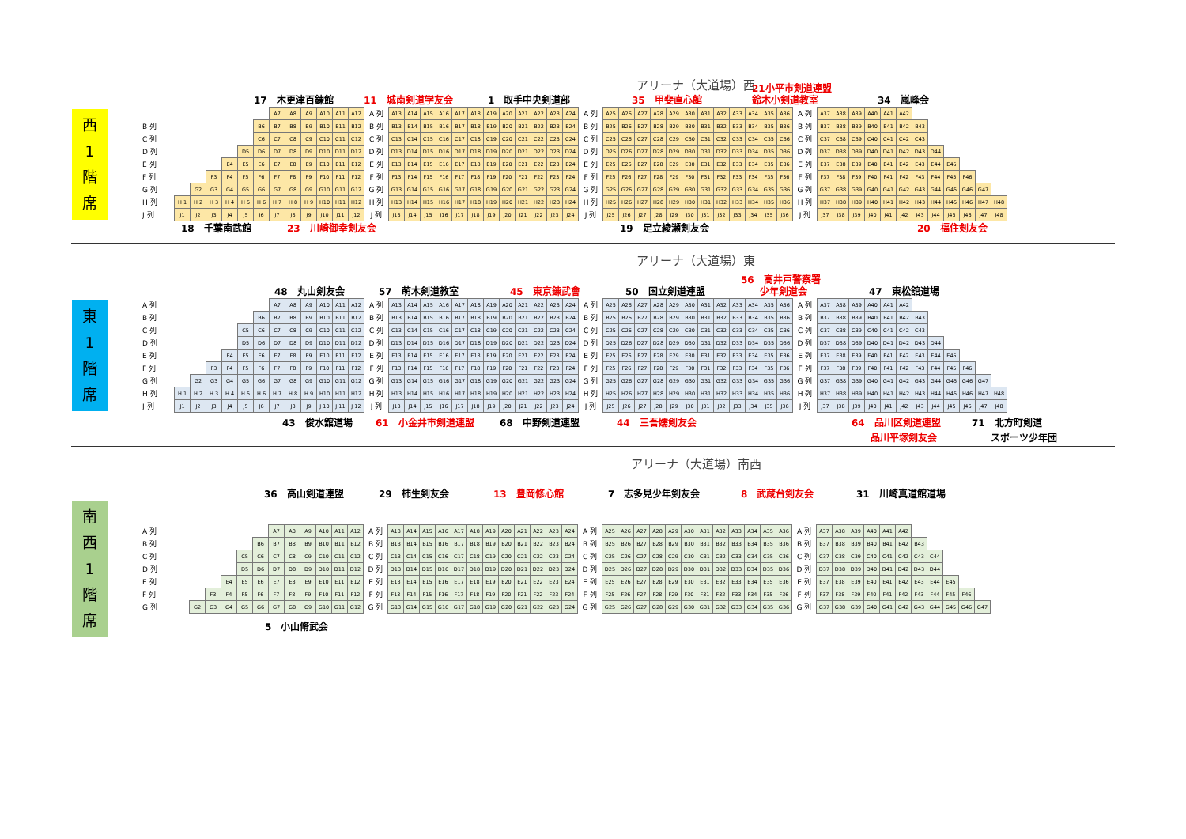アリーナ（大道場）西
21小平市剣道連盟
17　木更津百錬館 11　城南剣道学友会 1　取手中央剣道部 35　甲斐直心館 鈴木小剣道教室 34　嵐峰会
西
1
階
席
| | | | | | | | A7 | A8 | A9 | A10 | A11 | A12 | A 列 | A13 | A14 | A15 | A16 | A17 | A18 | A19 | A20 | A21 | A22 | A23 | A24 | A 列 | A25 | A26 | A27 | A28 | A29 | A30 | A31 | A32 | A33 | A34 | A35 | A36 | A 列 | A37 | A38 | A39 | A40 | A41 | A42 | | | | | | |
| B 列 | | | | | | B6 | B7 | B8 | B9 | B10 | B11 | B12 | B 列 | B13 | B14 | B15 | B16 | B17 | B18 | B19 | B20 | B21 | B22 | B23 | B24 | B 列 | B25 | B26 | B27 | B28 | B29 | B30 | B31 | B32 | B33 | B34 | B35 | B36 | B 列 | B37 | B38 | B39 | B40 | B41 | B42 | B43 | | | | | |
| C 列 | | | | | | C6 | C7 | C8 | C9 | C10 | C11 | C12 | C 列 | C13 | C14 | C15 | C16 | C17 | C18 | C19 | C20 | C21 | C22 | C23 | C24 | C 列 | C25 | C26 | C27 | C28 | C29 | C30 | C31 | C32 | C33 | C34 | C35 | C36 | C 列 | C37 | C38 | C39 | C40 | C41 | C42 | C43 | | | | | |
| D 列 | | | | | D5 | D6 | D7 | D8 | D9 | D10 | D11 | D12 | D 列 | D13 | D14 | D15 | D16 | D17 | D18 | D19 | D20 | D21 | D22 | D23 | D24 | D 列 | D25 | D26 | D27 | D28 | D29 | D30 | D31 | D32 | D33 | D34 | D35 | D36 | D 列 | D37 | D38 | D39 | D40 | D41 | D42 | D43 | D44 | | | | |
| E 列 | | | | E4 | E5 | E6 | E7 | E8 | E9 | E10 | E11 | E12 | E 列 | E13 | E14 | E15 | E16 | E17 | E18 | E19 | E20 | E21 | E22 | E23 | E24 | E 列 | E25 | E26 | E27 | E28 | E29 | E30 | E31 | E32 | E33 | E34 | E35 | E36 | E 列 | E37 | E38 | E39 | E40 | E41 | E42 | E43 | E44 | E45 | | | |
| F 列 | | | F3 | F4 | F5 | F6 | F7 | F8 | F9 | F10 | F11 | F12 | F 列 | F13 | F14 | F15 | F16 | F17 | F18 | F19 | F20 | F21 | F22 | F23 | F24 | F 列 | F25 | F26 | F27 | F28 | F29 | F30 | F31 | F32 | F33 | F34 | F35 | F36 | F 列 | F37 | F38 | F39 | F40 | F41 | F42 | F43 | F44 | F45 | F46 | | |
| G 列 | | G2 | G3 | G4 | G5 | G6 | G7 | G8 | G9 | G10 | G11 | G12 | G 列 | G13 | G14 | G15 | G16 | G17 | G18 | G19 | G20 | G21 | G22 | G23 | G24 | G 列 | G25 | G26 | G27 | G28 | G29 | G30 | G31 | G32 | G33 | G34 | G35 | G36 | G 列 | G37 | G38 | G39 | G40 | G41 | G42 | G43 | G44 | G45 | G46 | G47 | |
| H 列 | H 1 | H 2 | H 3 | H 4 | H 5 | H 6 | H 7 | H 8 | H 9 | H10 | H11 | H12 | H 列 | H13 | H14 | H15 | H16 | H17 | H18 | H19 | H20 | H21 | H22 | H23 | H24 | H 列 | H25 | H26 | H27 | H28 | H29 | H30 | H31 | H32 | H33 | H34 | H35 | H36 | H 列 | H37 | H38 | H39 | H40 | H41 | H42 | H43 | H44 | H45 | H46 | H47 | H48 |
| J 列 | J1 | J2 | J3 | J4 | J5 | J6 | J7 | J8 | J9 | J10 | J11 | J12 | J 列 | J13 | J14 | J15 | J16 | J17 | J18 | J19 | J20 | J21 | J22 | J23 | J24 | J 列 | J25 | J26 | J27 | J28 | J29 | J30 | J31 | J32 | J33 | J34 | J35 | J36 | J 列 | J37 | J38 | J39 | J40 | J41 | J42 | J43 | J44 | J45 | J46 | J47 | J48 |
18　千葉南武館 23　川崎御幸剣友会 19　足立綾瀬剣友会 20　福住剣友会
アリーナ（大道場）東
56　高井戸警察署
48　丸山剣友会 57　萌木剣道教室 45　東京錬武會 50　国立剣道連盟　　少年剣道会 47　東松舘道場
東
1
階
席
| A 列 | | | | | | | A7 | A8 | A9 | A10 | A11 | A12 | A 列 | A13 | A14 | A15 | A16 | A17 | A18 | A19 | A20 | A21 | A22 | A23 | A24 | A 列 | A25 | A26 | A27 | A28 | A29 | A30 | A31 | A32 | A33 | A34 | A35 | A36 | A 列 | A37 | A38 | A39 | A40 | A41 | A42 | | | | | | |
| B 列 | | | | | | B6 | B7 | B8 | B9 | B10 | B11 | B12 | B 列 | B13 | B14 | B15 | B16 | B17 | B18 | B19 | B20 | B21 | B22 | B23 | B24 | B 列 | B25 | B26 | B27 | B28 | B29 | B30 | B31 | B32 | B33 | B34 | B35 | B36 | B 列 | B37 | B38 | B39 | B40 | B41 | B42 | B43 | | | | | |
| C 列 | | | | | C5 | C6 | C7 | C8 | C9 | C10 | C11 | C12 | C 列 | C13 | C14 | C15 | C16 | C17 | C18 | C19 | C20 | C21 | C22 | C23 | C24 | C 列 | C25 | C26 | C27 | C28 | C29 | C30 | C31 | C32 | C33 | C34 | C35 | C36 | C 列 | C37 | C38 | C39 | C40 | C41 | C42 | C43 | | | | | |
| D 列 | | | | | D5 | D6 | D7 | D8 | D9 | D10 | D11 | D12 | D 列 | D13 | D14 | D15 | D16 | D17 | D18 | D19 | D20 | D21 | D22 | D23 | D24 | D 列 | D25 | D26 | D27 | D28 | D29 | D30 | D31 | D32 | D33 | D34 | D35 | D36 | D 列 | D37 | D38 | D39 | D40 | D41 | D42 | D43 | D44 | | | | |
| E 列 | | | | E4 | E5 | E6 | E7 | E8 | E9 | E10 | E11 | E12 | E 列 | E13 | E14 | E15 | E16 | E17 | E18 | E19 | E20 | E21 | E22 | E23 | E24 | E 列 | E25 | E26 | E27 | E28 | E29 | E30 | E31 | E32 | E33 | E34 | E35 | E36 | E 列 | E37 | E38 | E39 | E40 | E41 | E42 | E43 | E44 | E45 | | | |
| F 列 | | | F3 | F4 | F5 | F6 | F7 | F8 | F9 | F10 | F11 | F12 | F 列 | F13 | F14 | F15 | F16 | F17 | F18 | F19 | F20 | F21 | F22 | F23 | F24 | F 列 | F25 | F26 | F27 | F28 | F29 | F30 | F31 | F32 | F33 | F34 | F35 | F36 | F 列 | F37 | F38 | F39 | F40 | F41 | F42 | F43 | F44 | F45 | F46 | | |
| G 列 | | G2 | G3 | G4 | G5 | G6 | G7 | G8 | G9 | G10 | G11 | G12 | G 列 | G13 | G14 | G15 | G16 | G17 | G18 | G19 | G20 | G21 | G22 | G23 | G24 | G 列 | G25 | G26 | G27 | G28 | G29 | G30 | G31 | G32 | G33 | G34 | G35 | G36 | G 列 | G37 | G38 | G39 | G40 | G41 | G42 | G43 | G44 | G45 | G46 | G47 | |
| H 列 | H 1 | H 2 | H 3 | H 4 | H 5 | H 6 | H 7 | H 8 | H 9 | H10 | H11 | H12 | H 列 | H13 | H14 | H15 | H16 | H17 | H18 | H19 | H20 | H21 | H22 | H23 | H24 | H 列 | H25 | H26 | H27 | H28 | H29 | H30 | H31 | H32 | H33 | H34 | H35 | H36 | H 列 | H37 | H38 | H39 | H40 | H41 | H42 | H43 | H44 | H45 | H46 | H47 | H48 |
| J 列 | J1 | J2 | J3 | J4 | J5 | J6 | J7 | J8 | J9 | J 10 | J 11 | J 12 | J 列 | J13 | J14 | J15 | J16 | J17 | J18 | J19 | J20 | J21 | J22 | J23 | J24 | J 列 | J25 | J26 | J27 | J28 | J29 | J30 | J31 | J32 | J33 | J34 | J35 | J36 | J 列 | J37 | J38 | J39 | J40 | J41 | J42 | J43 | J44 | J45 | J46 | J47 | J48 |
43　俊水舘道場 61　小金井市剣道連盟 68　中野剣道連盟 44　三吾嬬剣友会 64　品川区剣道連盟 71　北方町剣道
　　品川平塚剣友会　　スポーツ少年団
アリーナ（大道場）南西
36　高山剣道連盟 29　柿生剣友会 13　豊岡修心館 7　志多見少年剣友会 8　武蔵台剣友会 31　川崎真道館道場
南
西
1
階
席
| A 列 | | | | | | | A7 | A8 | A9 | A10 | A11 | A12 | A 列 | A13 | A14 | A15 | A16 | A17 | A18 | A19 | A20 | A21 | A22 | A23 | A24 | A 列 | A25 | A26 | A27 | A28 | A29 | A30 | A31 | A32 | A33 | A34 | A35 | A36 | A 列 | A37 | A38 | A39 | A40 | A41 | A42 | | | | | | |
| B 列 | | | | | | B6 | B7 | B8 | B9 | B10 | B11 | B12 | B 列 | B13 | B14 | B15 | B16 | B17 | B18 | B19 | B20 | B21 | B22 | B23 | B24 | B 列 | B25 | B26 | B27 | B28 | B29 | B30 | B31 | B32 | B33 | B34 | B35 | B36 | B 列 | B37 | B38 | B39 | B40 | B41 | B42 | B43 | | | | | |
| C 列 | | | | | C5 | C6 | C7 | C8 | C9 | C10 | C11 | C12 | C 列 | C13 | C14 | C15 | C16 | C17 | C18 | C19 | C20 | C21 | C22 | C23 | C24 | C 列 | C25 | C26 | C27 | C28 | C29 | C30 | C31 | C32 | C33 | C34 | C35 | C36 | C 列 | C37 | C38 | C39 | C40 | C41 | C42 | C43 | C44 | | | | |
| D 列 | | | | | D5 | D6 | D7 | D8 | D9 | D10 | D11 | D12 | D 列 | D13 | D14 | D15 | D16 | D17 | D18 | D19 | D20 | D21 | D22 | D23 | D24 | D 列 | D25 | D26 | D27 | D28 | D29 | D30 | D31 | D32 | D33 | D34 | D35 | D36 | D 列 | D37 | D38 | D39 | D40 | D41 | D42 | D43 | D44 | | | | |
| E 列 | | | | E4 | E5 | E6 | E7 | E8 | E9 | E10 | E11 | E12 | E 列 | E13 | E14 | E15 | E16 | E17 | E18 | E19 | E20 | E21 | E22 | E23 | E24 | E 列 | E25 | E26 | E27 | E28 | E29 | E30 | E31 | E32 | E33 | E34 | E35 | E36 | E 列 | E37 | E38 | E39 | E40 | E41 | E42 | E43 | E44 | E45 | | | |
| F 列 | | | F3 | F4 | F5 | F6 | F7 | F8 | F9 | F10 | F11 | F12 | F 列 | F13 | F14 | F15 | F16 | F17 | F18 | F19 | F20 | F21 | F22 | F23 | F24 | F 列 | F25 | F26 | F27 | F28 | F29 | F30 | F31 | F32 | F33 | F34 | F35 | F36 | F 列 | F37 | F38 | F39 | F40 | F41 | F42 | F43 | F44 | F45 | F46 | | |
| G 列 | | G2 | G3 | G4 | G5 | G6 | G7 | G8 | G9 | G10 | G11 | G12 | G 列 | G13 | G14 | G15 | G16 | G17 | G18 | G19 | G20 | G21 | G22 | G23 | G24 | G 列 | G25 | G26 | G27 | G28 | G29 | G30 | G31 | G32 | G33 | G34 | G35 | G36 | G 列 | G37 | G38 | G39 | G40 | G41 | G42 | G43 | G44 | G45 | G46 | G47 | |
5　小山脩武会